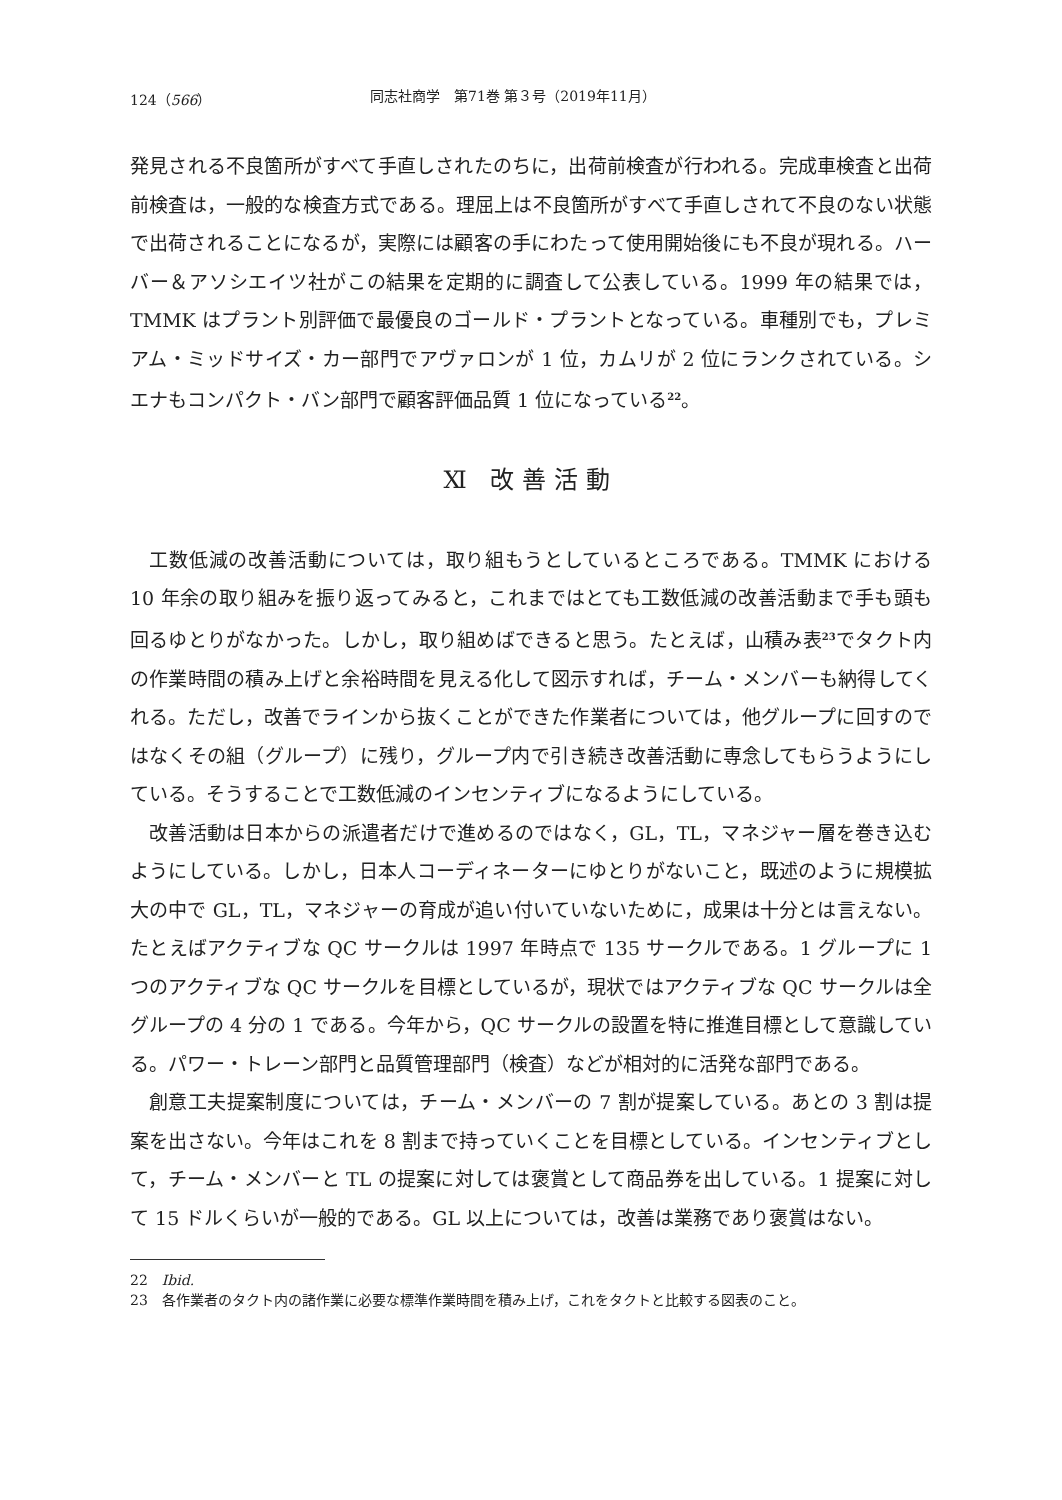124（566） 同志社商学　第71巻 第３号（2019年11月）
発見される不良箇所がすべて手直しされたのちに，出荷前検査が行われる。完成車検査と出荷前検査は，一般的な検査方式である。理屈上は不良箇所がすべて手直しされて不良のない状態で出荷されることになるが，実際には顧客の手にわたって使用開始後にも不良が現れる。ハーバー＆アソシエイツ社がこの結果を定期的に調査して公表している。1999 年の結果では，TMMK はプラント別評価で最優良のゴールド・プラントとなっている。車種別でも，プレミアム・ミッドサイズ・カー部門でアヴァロンが 1 位，カムリが 2 位にランクされている。シエナもコンパクト・バン部門で顧客評価品質 1 位になっている<sup>22</sup>。
Ⅺ 改善活動
工数低減の改善活動については，取り組もうとしているところである。TMMK における 10 年余の取り組みを振り返ってみると，これまではとても工数低減の改善活動まで手も頭も回るゆとりがなかった。しかし，取り組めばできると思う。たとえば，山積み表<sup>23</sup>でタクト内の作業時間の積み上げと余裕時間を見える化して図示すれば，チーム・メンバーも納得してくれる。ただし，改善でラインから抜くことができた作業者については，他グループに回すのではなくその組（グループ）に残り，グループ内で引き続き改善活動に専念してもらうようにしている。そうすることで工数低減のインセンティブになるようにしている。
改善活動は日本からの派遣者だけで進めるのではなく，GL，TL，マネジャー層を巻き込むようにしている。しかし，日本人コーディネーターにゆとりがないこと，既述のように規模拡大の中で GL，TL，マネジャーの育成が追い付いていないために，成果は十分とは言えない。たとえばアクティブな QC サークルは 1997 年時点で 135 サークルである。1 グループに 1 つのアクティブな QC サークルを目標としているが，現状ではアクティブな QC サークルは全グループの 4 分の 1 である。今年から，QC サークルの設置を特に推進目標として意識している。パワー・トレーン部門と品質管理部門（検査）などが相対的に活発な部門である。
創意工夫提案制度については，チーム・メンバーの 7 割が提案している。あとの 3 割は提案を出さない。今年はこれを 8 割まで持っていくことを目標としている。インセンティブとして，チーム・メンバーと TL の提案に対しては褒賞として商品券を出している。1 提案に対して 15 ドルくらいが一般的である。GL 以上については，改善は業務であり褒賞はない。
22　Ibid.
23　各作業者のタクト内の諸作業に必要な標準作業時間を積み上げ，これをタクトと比較する図表のこと。